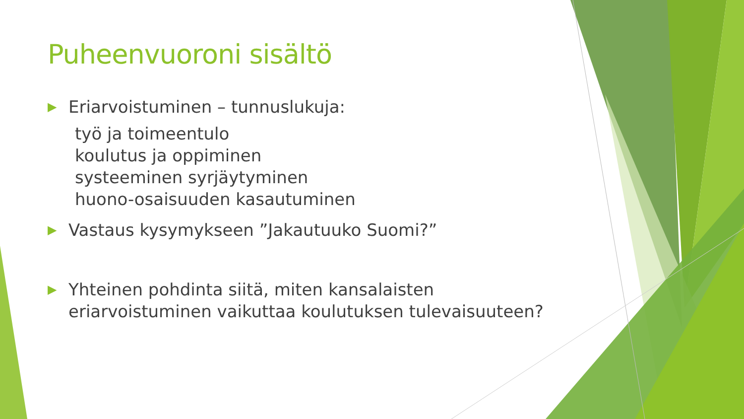Puheenvuoroni sisältö
▶ Eriarvoistuminen – tunnuslukuja:
työ ja toimeentulo
koulutus ja oppiminen
systeeminen syrjäytyminen
huono-osaisuuden kasautuminen
▶ Vastaus kysymykseen ”Jakautuuko Suomi?”
▶ Yhteinen pohdinta siitä, miten kansalaisten eriarvoistuminen vaikuttaa koulutuksen tulevaisuuteen?